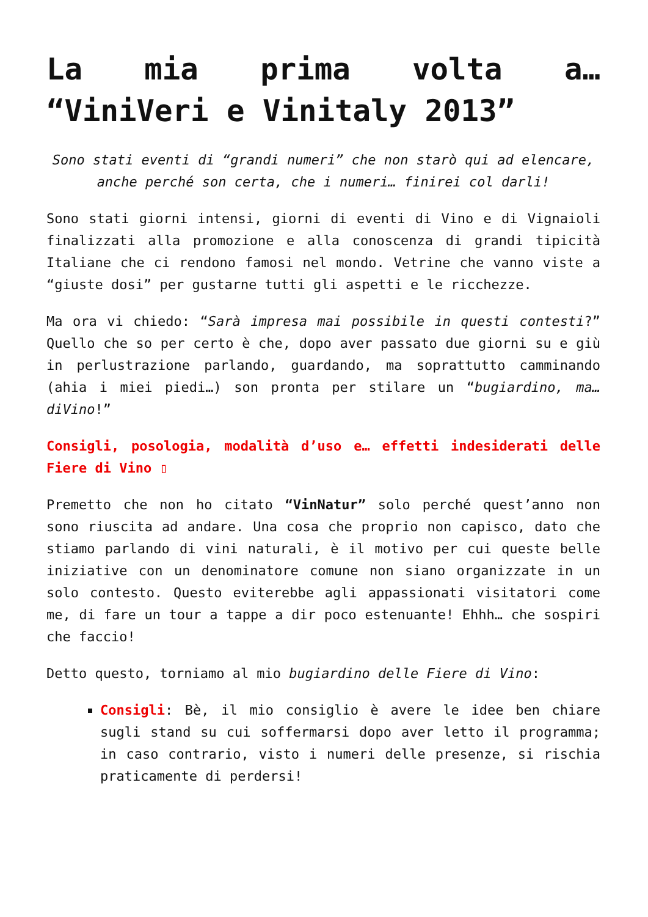La mia prima volta a… “ViniVeri e Vinitaly 2013”
Sono stati eventi di “grandi numeri” che non starò qui ad elencare, anche perché son certa, che i numeri… finirei col darli!
Sono stati giorni intensi, giorni di eventi di Vino e di Vignaioli finalizzati alla promozione e alla conoscenza di grandi tipicità Italiane che ci rendono famosi nel mondo. Vetrine che vanno viste a “giuste dosi” per gustarne tutti gli aspetti e le ricchezze.
Ma ora vi chiedo: “Sarà impresa mai possibile in questi contesti?” Quello che so per certo è che, dopo aver passato due giorni su e giù in perlustrazione parlando, guardando, ma soprattutto camminando (ahia i miei piedi…) son pronta per stilare un “bugiardino, ma… diVino!”
Consigli, posologia, modalità d’uso e… effetti indesiderati delle Fiere di Vino ▯
Premetto che non ho citato “VinNatur” solo perché quest’anno non sono riuscita ad andare. Una cosa che proprio non capisco, dato che stiamo parlando di vini naturali, è il motivo per cui queste belle iniziative con un denominatore comune non siano organizzate in un solo contesto. Questo eviterebbe agli appassionati visitatori come me, di fare un tour a tappe a dir poco estenuante! Ehhh… che sospiri che faccio!
Detto questo, torniamo al mio bugiardino delle Fiere di Vino:
Consigli: Bè, il mio consiglio è avere le idee ben chiare sugli stand su cui soffermarsi dopo aver letto il programma; in caso contrario, visto i numeri delle presenze, si rischia praticamente di perdersi!